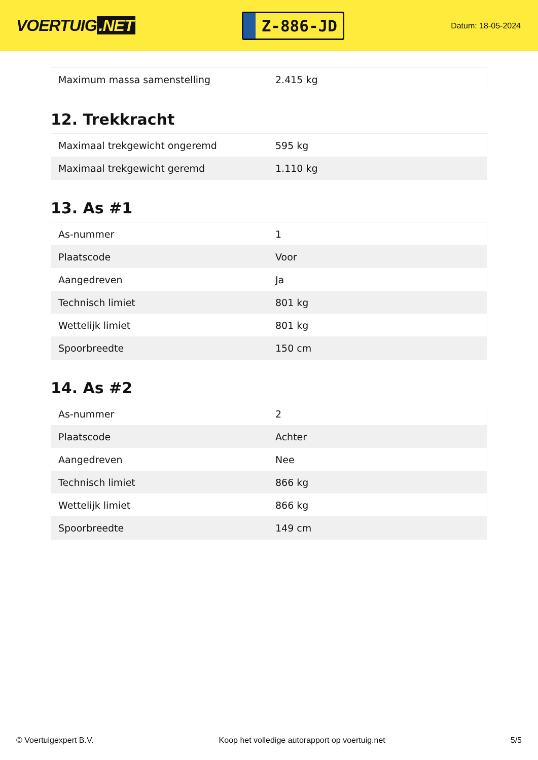VOERTUIG.NET
Z-886-JD
Datum: 18-05-2024
| Maximum massa samenstelling | 2.415 kg |
12. Trekkracht
| Maximaal trekgewicht ongeremd | 595 kg |
| Maximaal trekgewicht geremd | 1.110 kg |
13. As #1
| As-nummer | 1 |
| Plaatscode | Voor |
| Aangedreven | Ja |
| Technisch limiet | 801 kg |
| Wettelijk limiet | 801 kg |
| Spoorbreedte | 150 cm |
14. As #2
| As-nummer | 2 |
| Plaatscode | Achter |
| Aangedreven | Nee |
| Technisch limiet | 866 kg |
| Wettelijk limiet | 866 kg |
| Spoorbreedte | 149 cm |
© Voertuigexpert B.V. Koop het volledige autorapport op voertuig.net 5/5